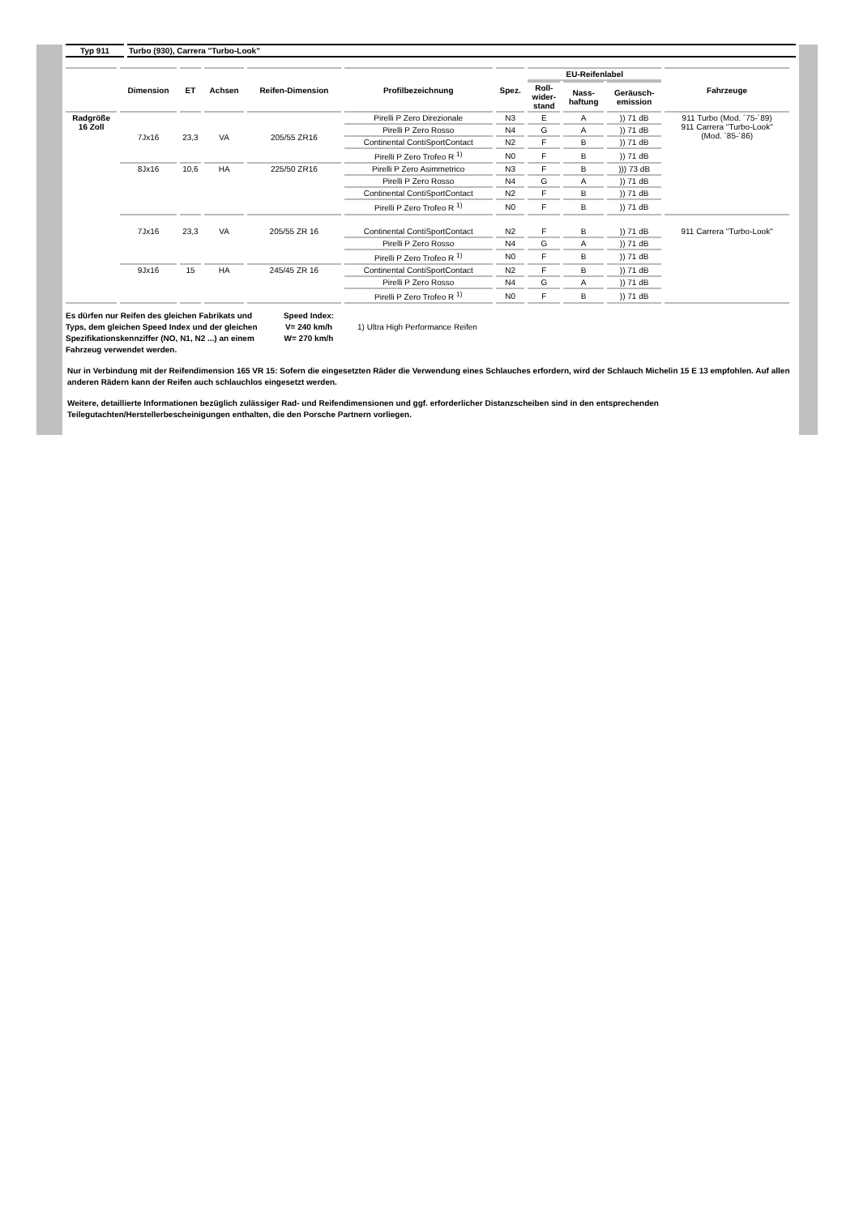Typ 911 Turbo (930), Carrera "Turbo-Look"
| | Dimension | ET | Achsen | Reifen-Dimension | Profilbezeichnung | Spez. | EU-Reifenlabel | | | Fahrzeuge |
| --- | --- | --- | --- | --- | --- | --- | --- | --- | --- | --- |
| | | | | | | | Roll- wider- stand | Nass- haftung | Geräusch- emission | |
| Radgröße 16 Zoll | 7Jx16 | 23,3 | VA | 205/55 ZR16 | Pirelli P Zero Direzionale | N3 | E | A | )) 71 dB | 911 Turbo (Mod. ´75-´89) 911 Carrera "Turbo-Look" (Mod. ´85-´86) |
| | | | | | Pirelli P Zero Rosso | N4 | G | A | )) 71 dB | |
| | | | | | Continental ContiSportContact | N2 | F | B | )) 71 dB | |
| | | | | | Pirelli P Zero Trofeo R <sup>1)</sup> | N0 | F | B | )) 71 dB | |
| | 8Jx16 | 10,6 | HA | 225/50 ZR16 | Pirelli P Zero Asimmetrico | N3 | F | B | ))) 73 dB | |
| | | | | | Pirelli P Zero Rosso | N4 | G | A | )) 71 dB | |
| | | | | | Continental ContiSportContact | N2 | F | B | )) 71 dB | |
| | | | | | Pirelli P Zero Trofeo R <sup>1)</sup> | N0 | F | B | )) 71 dB | |
| | 7Jx16 | 23,3 | VA | 205/55 ZR 16 | Continental ContiSportContact | N2 | F | B | )) 71 dB | 911 Carrera "Turbo-Look" |
| | | | | | Pirelli P Zero Rosso | N4 | G | A | )) 71 dB | |
| | | | | | Pirelli P Zero Trofeo R <sup>1)</sup> | N0 | F | B | )) 71 dB | |
| | 9Jx16 | 15 | HA | 245/45 ZR 16 | Continental ContiSportContact | N2 | F | B | )) 71 dB | |
| | | | | | Pirelli P Zero Rosso | N4 | G | A | )) 71 dB | |
| | | | | | Pirelli P Zero Trofeo R <sup>1)</sup> | N0 | F | B | )) 71 dB | |
Es dürfen nur Reifen des gleichen Fabrikats und Typs, dem gleichen Speed Index und der gleichen Spezifikationskennziffer (NO, N1, N2 ...) an einem Fahrzeug verwendet werden.
Speed Index:
V= 240 km/h
W= 270 km/h
1) Ultra High Performance Reifen
Nur in Verbindung mit der Reifendimension 165 VR 15: Sofern die eingesetzten Räder die Verwendung eines Schlauches erfordern, wird der Schlauch Michelin 15 E 13 empfohlen. Auf allen anderen Rädern kann der Reifen auch schlauchlos eingesetzt werden.
Weitere, detaillierte Informationen bezüglich zulässiger Rad- und Reifendimensionen und ggf. erforderlicher Distanzscheiben sind in den entsprechenden Teilegutachten/Herstellerbescheinigungen enthalten, die den Porsche Partnern vorliegen.